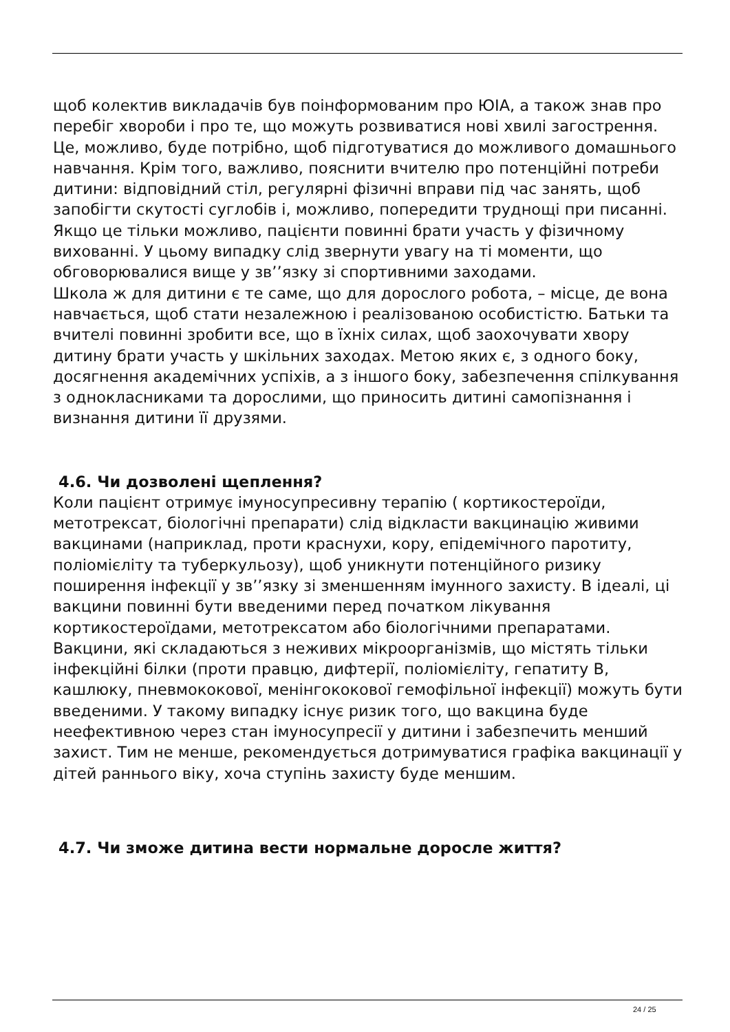щоб колектив викладачів був поінформованим про ЮІА, а також знав про перебіг хвороби і про те, що можуть розвиватися нові хвилі загострення. Це, можливо, буде потрібно, щоб підготуватися до можливого домашнього навчання. Крім того, важливо, пояснити вчителю про потенційні потреби дитини: відповідний стіл, регулярні фізичні вправи під час занять, щоб запобігти скутості суглобів і, можливо, попередити труднощі при писанні. Якщо це тільки можливо, пацієнти повинні брати участь у фізичному вихованні. У цьому випадку слід звернути увагу на ті моменти, що обговорювалися вище у зв’’язку зі спортивними заходами.
Школа ж для дитини є те саме, що для дорослого робота, – місце, де вона навчається, щоб стати незалежною і реалізованою особистістю. Батьки та вчителі повинні зробити все, що в їхніх силах, щоб заохочувати хвору дитину брати участь у шкільних заходах. Метою яких є, з одного боку, досягнення академічних успіхів, а з іншого боку, забезпечення спілкування з однокласниками та дорослими, що приносить дитині самопізнання і визнання дитини її друзями.
4.6. Чи дозволені щеплення?
Коли пацієнт отримує імуносупресивну терапію ( кортикостероїди, метотрексат, біологічні препарати) слід відкласти вакцинацію живими вакцинами (наприклад, проти краснухи, кору, епідемічного паротиту, поліомієліту та туберкульозу), щоб уникнути потенційного ризику поширення інфекції у зв’’язку зі зменшенням імунного захисту. В ідеалі, ці вакцини повинні бути введеними перед початком лікування кортикостероїдами, метотрексатом або біологічними препаратами. Вакцини, які складаються з неживих мікроорганізмів, що містять тільки інфекційні білки (проти правцю, дифтерії, поліомієліту, гепатиту В, кашлюку, пневмококової, менінгококової гемофільної інфекції) можуть бути введеними. У такому випадку існує ризик того, що вакцина буде неефективною через стан імуносупресії у дитини і забезпечить менший захист. Тим не менше, рекомендується дотримуватися графіка вакцинації у дітей раннього віку, хоча ступінь захисту буде меншим.
4.7. Чи зможе дитина вести нормальне доросле життя?
24 / 25